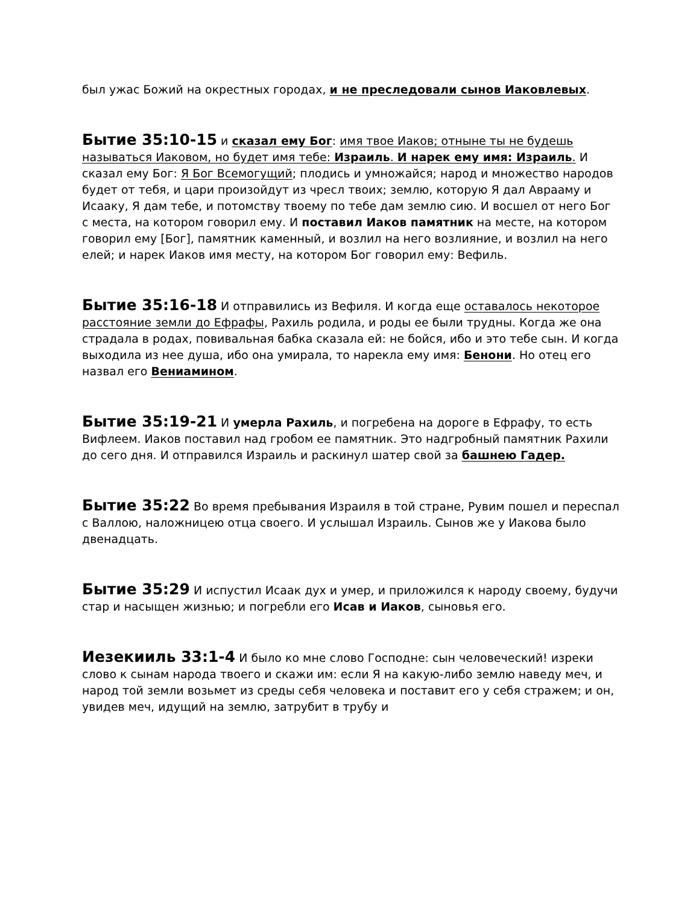был ужас Божий на окрестных городах, и не преследовали сынов Иаковлевых.
Бытие 35:10-15 и сказал ему Бог: имя твое Иаков; отныне ты не будешь называться Иаковом, но будет имя тебе: Израиль. И нарек ему имя: Израиль. И сказал ему Бог: Я Бог Всемогущий; плодись и умножайся; народ и множество народов будет от тебя, и цари произойдут из чресл твоих; землю, которую Я дал Аврааму и Исааку, Я дам тебе, и потомству твоему по тебе дам землю сию. И восшел от него Бог с места, на котором говорил ему. И поставил Иаков памятник на месте, на котором говорил ему [Бог], памятник каменный, и возлил на него возлияние, и возлил на него елей; и нарек Иаков имя месту, на котором Бог говорил ему: Вефиль.
Бытие 35:16-18 И отправились из Вефиля. И когда еще оставалось некоторое расстояние земли до Ефрафы, Рахиль родила, и роды ее были трудны. Когда же она страдала в родах, повивальная бабка сказала ей: не бойся, ибо и это тебе сын. И когда выходила из нее душа, ибо она умирала, то нарекла ему имя: Бенони. Но отец его назвал его Вениамином.
Бытие 35:19-21 И умерла Рахиль, и погребена на дороге в Ефрафу, то есть Вифлеем. Иаков поставил над гробом ее памятник. Это надгробный памятник Рахили до сего дня. И отправился Израиль и раскинул шатер свой за башнею Гадер.
Бытие 35:22 Во время пребывания Израиля в той стране, Рувим пошел и переспал с Валлою, наложницею отца своего. И услышал Израиль. Сынов же у Иакова было двенадцать.
Бытие 35:29 И испустил Исаак дух и умер, и приложился к народу своему, будучи стар и насыщен жизнью; и погребли его Исав и Иаков, сыновья его.
Иезекииль 33:1-4 И было ко мне слово Господне: сын человеческий! изреки слово к сынам народа твоего и скажи им: если Я на какую-либо землю наведу меч, и народ той земли возьмет из среды себя человека и поставит его у себя стражем; и он, увидев меч, идущий на землю, затрубит в трубу и